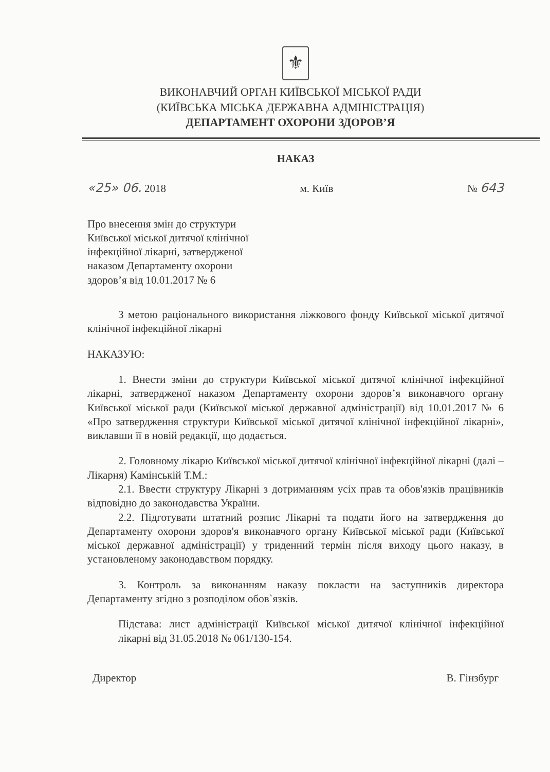⚜
ВИКОНАВЧИЙ ОРГАН КИЇВСЬКОЇ МІСЬКОЇ РАДИ
(КИЇВСЬКА МІСЬКА ДЕРЖАВНА АДМІНІСТРАЦІЯ)
ДЕПАРТАМЕНТ ОХОРОНИ ЗДОРОВ’Я
НАКАЗ
«25» 06. 2018 м. Київ № 643
Про внесення змін до структури Київської міської дитячої клінічної інфекційної лікарні, затвердженої наказом Департаменту охорони здоров’я від 10.01.2017 № 6
З метою раціонального використання ліжкового фонду Київської міської дитячої клінічної інфекційної лікарні
НАКАЗУЮ:
1. Внести зміни до структури Київської міської дитячої клінічної інфекційної лікарні, затвердженої наказом Департаменту охорони здоров’я виконавчого органу Київської міської ради (Київської міської державної адміністрації) від 10.01.2017 № 6 «Про затвердження структури Київської міської дитячої клінічної інфекційної лікарні», виклавши її в новій редакції, що додається.
2. Головному лікарю Київської міської дитячої клінічної інфекційної лікарні (далі – Лікарня) Камінській Т.М.:
2.1. Ввести структуру Лікарні з дотриманням усіх прав та обов'язків працівників відповідно до законодавства України.
2.2. Підготувати штатний розпис Лікарні та подати його на затвердження до Департаменту охорони здоров'я виконавчого органу Київської міської ради (Київської міської державної адміністрації) у триденний термін після виходу цього наказу, в установленому законодавством порядку.
3. Контроль за виконанням наказу покласти на заступників директора Департаменту згідно з розподілом обов`язків.
Підстава: лист адміністрації Київської міської дитячої клінічної інфекційної лікарні від 31.05.2018 № 061/130-154.
Директор В. Гінзбург